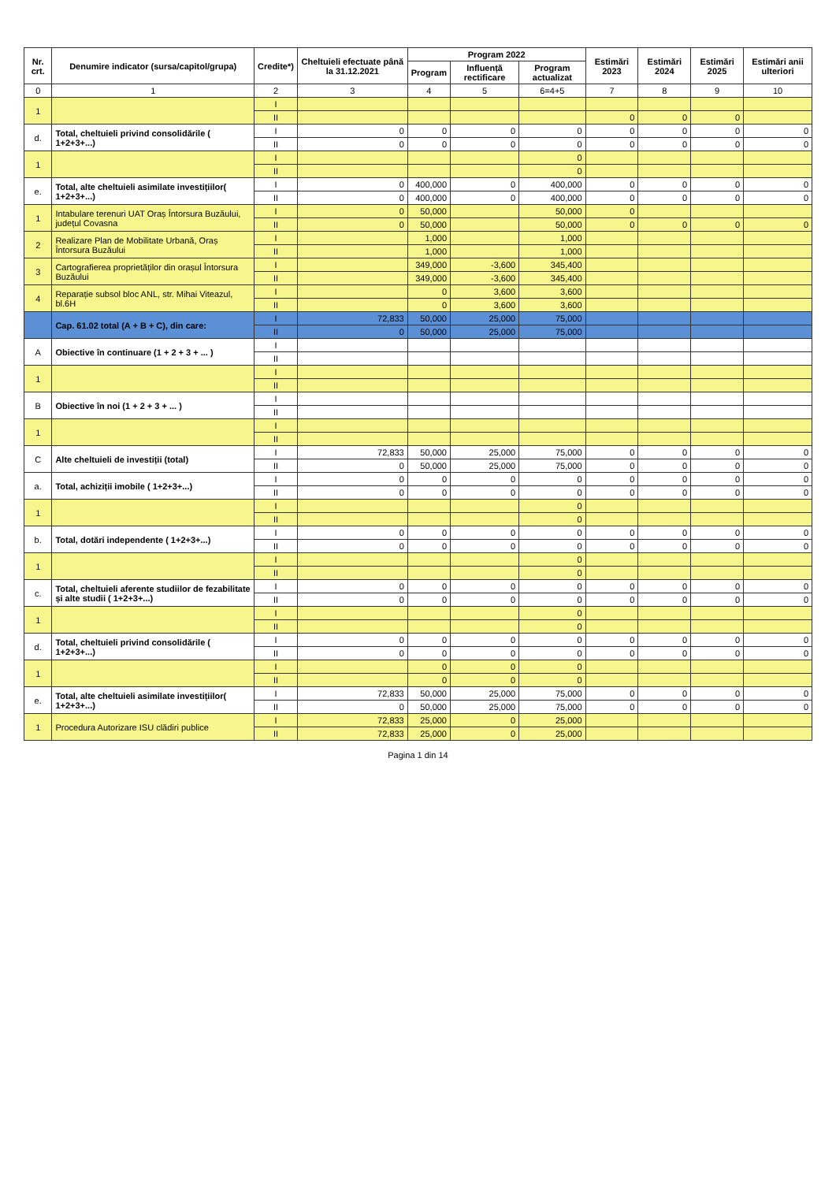| Nr. crt. | Denumire indicator (sursa/capitol/grupa) | Credite*) | Cheltuieli efectuate până la 31.12.2021 | Program 2022 | | | Estimări 2023 | Estimări 2024 | Estimări 2025 | Estimări anii ulteriori |
| --- | --- | --- | --- | --- | --- | --- | --- | --- | --- | --- |
| | | | | Program | Influență rectificare | Program actualizat | | | | |
| 0 | 1 | 2 | 3 | 4 | 5 | 6=4+5 | 7 | 8 | 9 | 10 |
| 1 | | I | | | | | | | | |
| | | II | | | | | 0 | 0 | 0 | |
| d. | Total, cheltuieli privind consolidările ( 1+2+3+...) | I | 0 | 0 | 0 | 0 | 0 | 0 | 0 | 0 |
| | | II | 0 | 0 | 0 | 0 | 0 | 0 | 0 | 0 |
| 1 | | I | | | | 0 | | | | |
| | | II | | | | 0 | | | | |
| e. | Total, alte cheltuieli asimilate investițiilor( 1+2+3+...) | I | 0 | 400,000 | 0 | 400,000 | 0 | 0 | 0 | 0 |
| | | II | 0 | 400,000 | 0 | 400,000 | 0 | 0 | 0 | 0 |
| 1 | Intabulare terenuri UAT Oraș Întorsura Buzăului, județul Covasna | I | 0 | 50,000 | | 50,000 | 0 | | | |
| | | II | 0 | 50,000 | | 50,000 | 0 | 0 | 0 | 0 |
| 2 | Realizare Plan de Mobilitate Urbană, Oraș Întorsura Buzăului | I | | 1,000 | | 1,000 | | | | |
| | | II | | 1,000 | | 1,000 | | | | |
| 3 | Cartografierea proprietăților din orașul Întorsura Buzăului | I | | 349,000 | -3,600 | 345,400 | | | | |
| | | II | | 349,000 | -3,600 | 345,400 | | | | |
| 4 | Reparație subsol bloc ANL, str. Mihai Viteazul, bl.6H | I | | 0 | 3,600 | 3,600 | | | | |
| | | II | | 0 | 3,600 | 3,600 | | | | |
| | Cap. 61.02 total (A + B + C), din care: | I | 72,833 | 50,000 | 25,000 | 75,000 | | | | |
| | | II | 0 | 50,000 | 25,000 | 75,000 | | | | |
| A | Obiective în continuare (1 + 2 + 3 + ... ) | I | | | | | | | | |
| | | II | | | | | | | | |
| 1 | | I | | | | | | | | |
| | | II | | | | | | | | |
| B | Obiective în noi (1 + 2 + 3 + ... ) | I | | | | | | | | |
| | | II | | | | | | | | |
| 1 | | I | | | | | | | | |
| | | II | | | | | | | | |
| C | Alte cheltuieli de investiții (total) | I | 72,833 | 50,000 | 25,000 | 75,000 | 0 | 0 | 0 | 0 |
| | | II | 0 | 50,000 | 25,000 | 75,000 | 0 | 0 | 0 | 0 |
| a. | Total, achiziții imobile ( 1+2+3+...) | I | 0 | 0 | 0 | 0 | 0 | 0 | 0 | 0 |
| | | II | 0 | 0 | 0 | 0 | 0 | 0 | 0 | 0 |
| 1 | | I | | | | 0 | | | | |
| | | II | | | | 0 | | | | |
| b. | Total, dotări independente ( 1+2+3+...) | I | 0 | 0 | 0 | 0 | 0 | 0 | 0 | 0 |
| | | II | 0 | 0 | 0 | 0 | 0 | 0 | 0 | 0 |
| 1 | | I | | | | 0 | | | | |
| | | II | | | | 0 | | | | |
| c. | Total, cheltuieli aferente studiilor de fezabilitate și alte studii ( 1+2+3+...) | I | 0 | 0 | 0 | 0 | 0 | 0 | 0 | 0 |
| | | II | 0 | 0 | 0 | 0 | 0 | 0 | 0 | 0 |
| 1 | | I | | | | 0 | | | | |
| | | II | | | | 0 | | | | |
| d. | Total, cheltuieli privind consolidările ( 1+2+3+...) | I | 0 | 0 | 0 | 0 | 0 | 0 | 0 | 0 |
| | | II | 0 | 0 | 0 | 0 | 0 | 0 | 0 | 0 |
| 1 | | I | | 0 | 0 | 0 | | | | |
| | | II | | 0 | 0 | 0 | | | | |
| e. | Total, alte cheltuieli asimilate investițiilor( 1+2+3+...) | I | 72,833 | 50,000 | 25,000 | 75,000 | 0 | 0 | 0 | 0 |
| | | II | 0 | 50,000 | 25,000 | 75,000 | 0 | 0 | 0 | 0 |
| 1 | Procedura Autorizare ISU clădiri publice | I | 72,833 | 25,000 | 0 | 25,000 | | | | |
| | | II | 72,833 | 25,000 | 0 | 25,000 | | | | |
Pagina 1 din 14